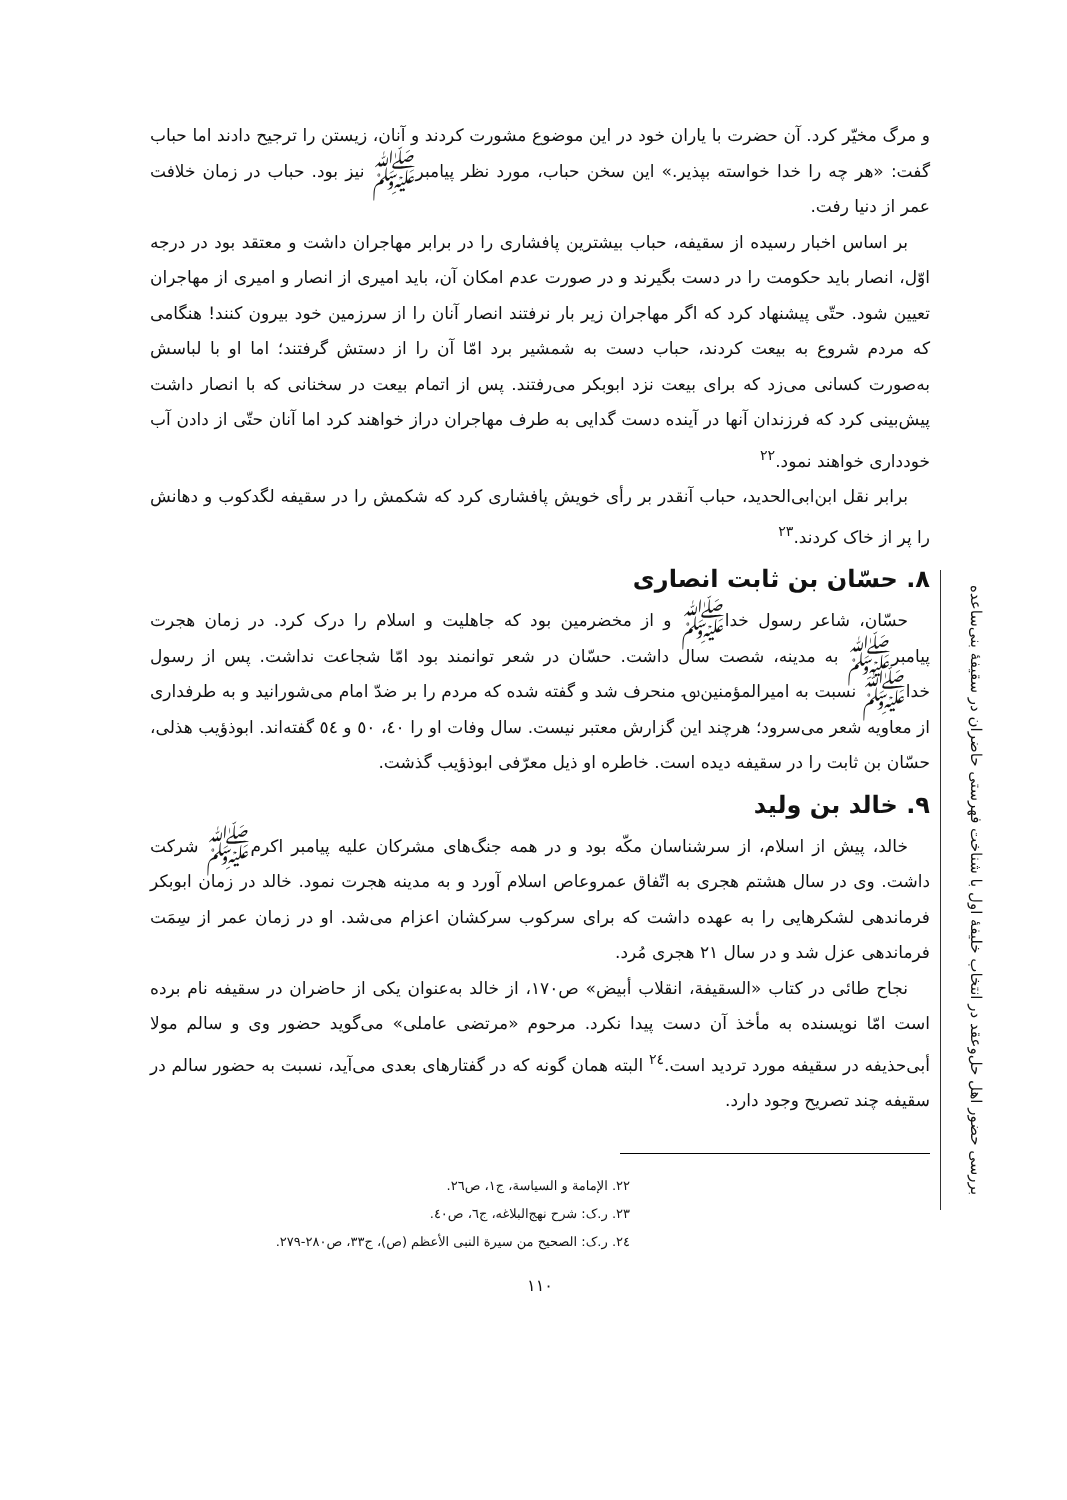بررسی حضور اهل حل‌وعقد در انتخاب خلیفهٔ اول با شناخت فهرستی حاضران در سقیفهٔ بنی‌ساعده
و مرگ مخیّر کرد. آن حضرت با یاران خود در این موضوع مشورت کردند و آنان، زیستن را ترجیح دادند اما حباب گفت: «هر چه را خدا خواسته بپذیر.» این سخن حباب، مورد نظر پیامبرﷺ نیز بود. حباب در زمان خلافت عمر از دنیا رفت.
بر اساس اخبار رسیده از سقیفه، حباب بیشترین پافشاری را در برابر مهاجران داشت و معتقد بود در درجه اوّل، انصار باید حکومت را در دست بگیرند و در صورت عدم امکان آن، باید امیری از انصار و امیری از مهاجران تعیین شود. حتّی پیشنهاد کرد که اگر مهاجران زیر بار نرفتند انصار آنان را از سرزمین خود بیرون کنند! هنگامی که مردم شروع به بیعت کردند، حباب دست به شمشیر برد امّا آن را از دستش گرفتند؛ اما او با لباسش به‌صورت کسانی می‌زد که برای بیعت نزد ابوبکر می‌رفتند. پس از اتمام بیعت در سخنانی که با انصار داشت پیش‌بینی کرد که فرزندان آنها در آینده دست گدایی به طرف مهاجران دراز خواهند کرد اما آنان حتّی از دادن آب خودداری خواهند نمود.<sup>۲۲</sup>
برابر نقل ابن‌ابی‌الحدید، حباب آنقدر بر رأی خویش پافشاری کرد که شکمش را در سقیفه لگدکوب و دهانش را پر از خاک کردند.<sup>۲۳</sup>
۸. حسّان بن ثابت انصاری
حسّان، شاعر رسول خداﷺ و از مخضرمین بود که جاهلیت و اسلام را درک کرد. در زمان هجرت پیامبرﷺ به مدینه، شصت سال داشت. حسّان در شعر توانمند بود امّا شجاعت نداشت. پس از رسول خداﷺ نسبت به امیرالمؤمنین‌؈ منحرف شد و گفته شده که مردم را بر ضدّ امام می‌شورانید و به طرفداری از معاویه شعر می‌سرود؛ هرچند این گزارش معتبر نیست. سال وفات او را ٤٠، ٥٠ و ٥٤ گفته‌اند. ابوذؤیب هذلی، حسّان بن ثابت را در سقیفه دیده است. خاطره او ذیل معرّفی ابوذؤیب گذشت.
۹. خالد بن ولید
خالد، پیش از اسلام، از سرشناسان مکّه بود و در همه جنگ‌های مشرکان علیه پیامبر اکرمﷺ شرکت داشت. وی در سال هشتم هجری به اتّفاق عمروعاص اسلام آورد و به مدینه هجرت نمود. خالد در زمان ابوبکر فرماندهی لشکرهایی را به عهده داشت که برای سرکوب سرکشان اعزام می‌شد. او در زمان عمر از سِمَت فرماندهی عزل شد و در سال ۲۱ هجری مُرد.
نجاح طائی در کتاب «السقیفة، انقلاب أبیض» ص۱۷۰، از خالد به‌عنوان یکی از حاضران در سقیفه نام برده است امّا نویسنده به مأخذ آن دست پیدا نکرد. مرحوم «مرتضی عاملی» می‌گوید حضور وی و سالم مولا أبی‌حذیفه در سقیفه مورد تردید است.<sup>۲٤</sup> البته همان گونه که در گفتارهای بعدی می‌آید، نسبت به حضور سالم در سقیفه چند تصریح وجود دارد.
۲۲. الإمامة و السیاسة، ج۱، ص۲٦.
۲۳. ر.ک: شرح نهج‌البلاغه، ج٦، ص٤٠.
۲٤. ر.ک: الصحیح من سیرة النبی الأعظم (ص)، ج۳۳، ص۲۸۰-۲۷۹.
۱۱۰